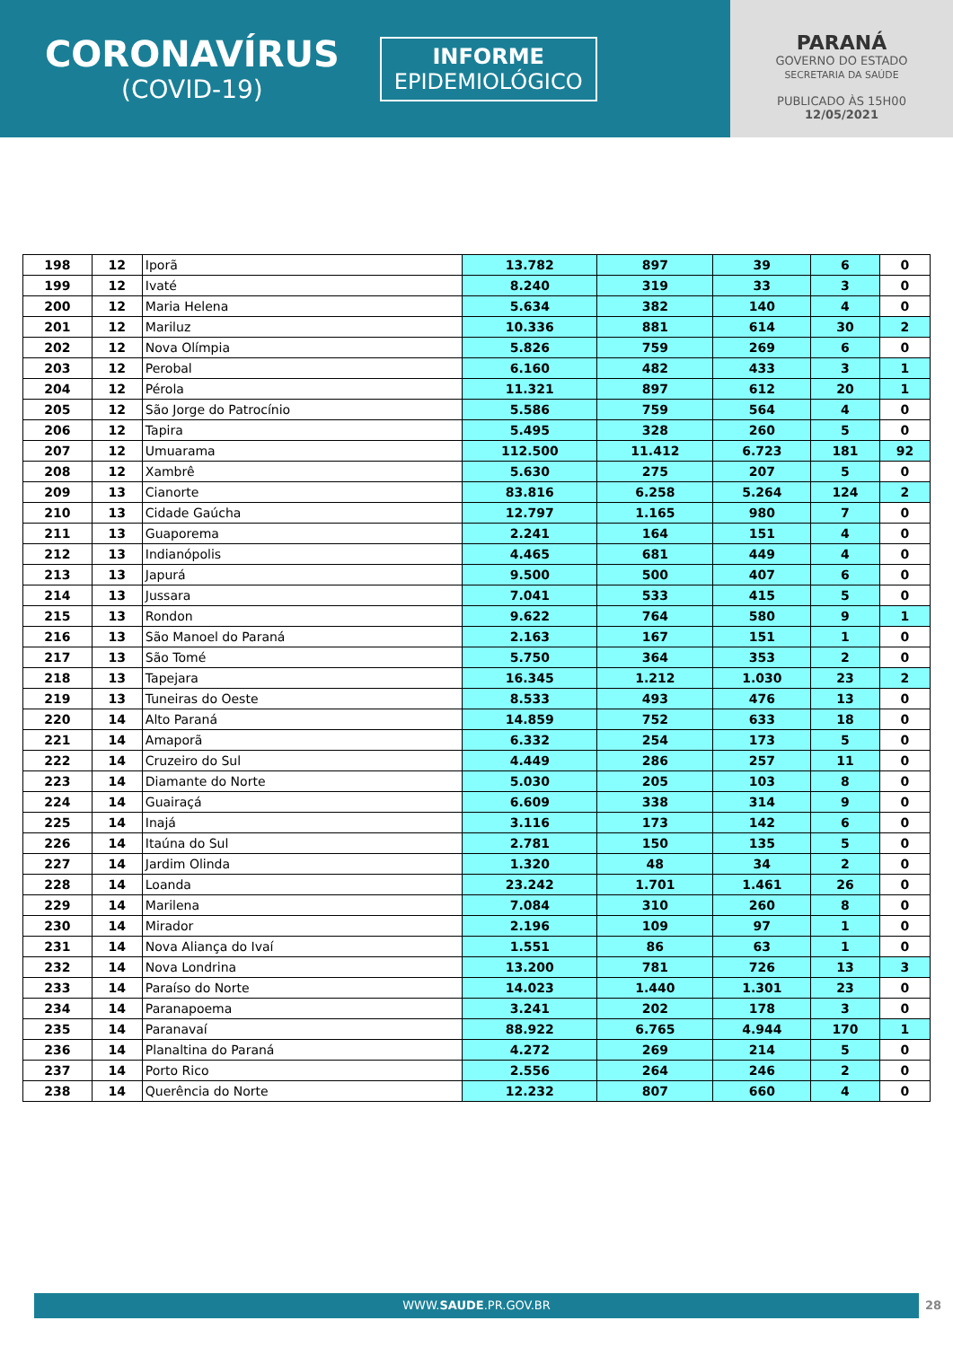CORONAVÍRUS
(COVID-19)
INFORME
EPIDEMIOLÓGICO
PARANÁ
GOVERNO DO ESTADO
SECRETARIA DA SAÚDE
PUBLICADO ÀS 15H00
12/05/2021
| 198 | 12 | Iporã | 13.782 | 897 | 39 | 6 | 0 |
| 199 | 12 | Ivaté | 8.240 | 319 | 33 | 3 | 0 |
| 200 | 12 | Maria Helena | 5.634 | 382 | 140 | 4 | 0 |
| 201 | 12 | Mariluz | 10.336 | 881 | 614 | 30 | 2 |
| 202 | 12 | Nova Olímpia | 5.826 | 759 | 269 | 6 | 0 |
| 203 | 12 | Perobal | 6.160 | 482 | 433 | 3 | 1 |
| 204 | 12 | Pérola | 11.321 | 897 | 612 | 20 | 1 |
| 205 | 12 | São Jorge do Patrocínio | 5.586 | 759 | 564 | 4 | 0 |
| 206 | 12 | Tapira | 5.495 | 328 | 260 | 5 | 0 |
| 207 | 12 | Umuarama | 112.500 | 11.412 | 6.723 | 181 | 92 |
| 208 | 12 | Xambrê | 5.630 | 275 | 207 | 5 | 0 |
| 209 | 13 | Cianorte | 83.816 | 6.258 | 5.264 | 124 | 2 |
| 210 | 13 | Cidade Gaúcha | 12.797 | 1.165 | 980 | 7 | 0 |
| 211 | 13 | Guaporema | 2.241 | 164 | 151 | 4 | 0 |
| 212 | 13 | Indianópolis | 4.465 | 681 | 449 | 4 | 0 |
| 213 | 13 | Japurá | 9.500 | 500 | 407 | 6 | 0 |
| 214 | 13 | Jussara | 7.041 | 533 | 415 | 5 | 0 |
| 215 | 13 | Rondon | 9.622 | 764 | 580 | 9 | 1 |
| 216 | 13 | São Manoel do Paraná | 2.163 | 167 | 151 | 1 | 0 |
| 217 | 13 | São Tomé | 5.750 | 364 | 353 | 2 | 0 |
| 218 | 13 | Tapejara | 16.345 | 1.212 | 1.030 | 23 | 2 |
| 219 | 13 | Tuneiras do Oeste | 8.533 | 493 | 476 | 13 | 0 |
| 220 | 14 | Alto Paraná | 14.859 | 752 | 633 | 18 | 0 |
| 221 | 14 | Amaporã | 6.332 | 254 | 173 | 5 | 0 |
| 222 | 14 | Cruzeiro do Sul | 4.449 | 286 | 257 | 11 | 0 |
| 223 | 14 | Diamante do Norte | 5.030 | 205 | 103 | 8 | 0 |
| 224 | 14 | Guairaçá | 6.609 | 338 | 314 | 9 | 0 |
| 225 | 14 | Inajá | 3.116 | 173 | 142 | 6 | 0 |
| 226 | 14 | Itaúna do Sul | 2.781 | 150 | 135 | 5 | 0 |
| 227 | 14 | Jardim Olinda | 1.320 | 48 | 34 | 2 | 0 |
| 228 | 14 | Loanda | 23.242 | 1.701 | 1.461 | 26 | 0 |
| 229 | 14 | Marilena | 7.084 | 310 | 260 | 8 | 0 |
| 230 | 14 | Mirador | 2.196 | 109 | 97 | 1 | 0 |
| 231 | 14 | Nova Aliança do Ivaí | 1.551 | 86 | 63 | 1 | 0 |
| 232 | 14 | Nova Londrina | 13.200 | 781 | 726 | 13 | 3 |
| 233 | 14 | Paraíso do Norte | 14.023 | 1.440 | 1.301 | 23 | 0 |
| 234 | 14 | Paranapoema | 3.241 | 202 | 178 | 3 | 0 |
| 235 | 14 | Paranavaí | 88.922 | 6.765 | 4.944 | 170 | 1 |
| 236 | 14 | Planaltina do Paraná | 4.272 | 269 | 214 | 5 | 0 |
| 237 | 14 | Porto Rico | 2.556 | 264 | 246 | 2 | 0 |
| 238 | 14 | Querência do Norte | 12.232 | 807 | 660 | 4 | 0 |
WWW.SAUDE.PR.GOV.BR 28